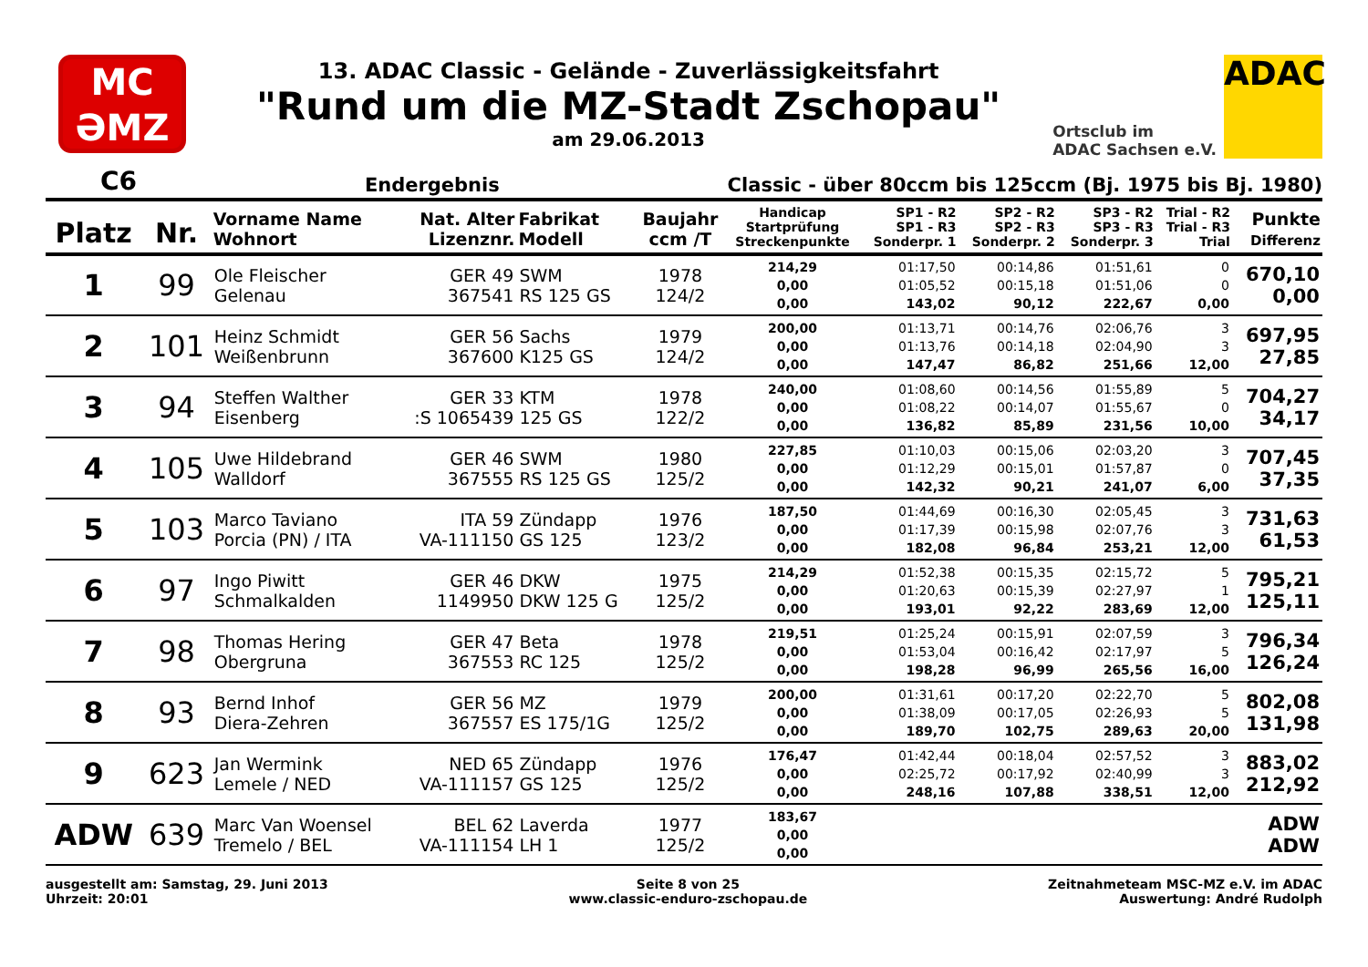MC
ƏMZ
13. ADAC Classic - Gelände - Zuverlässigkeitsfahrt
"Rund um die MZ-Stadt Zschopau"
am 29.06.2013
Ortsclub im
ADAC Sachsen e.V.
ADAC
C6 Endergebnis Classic - über 80ccm bis 125ccm (Bj. 1975 bis Bj. 1980)
| Platz | Nr. | Vorname Name Wohnort | Nat. Alter Lizenznr. | Fabrikat Modell | Baujahr ccm /T | Handicap Startprüfung Streckenpunkte | SP1 - R2 SP1 - R3 Sonderpr. 1 | SP2 - R2 SP2 - R3 Sonderpr. 2 | SP3 - R2 SP3 - R3 Sonderpr. 3 | Trial - R2 Trial - R3 Trial | Punkte Differenz |
| --- | --- | --- | --- | --- | --- | --- | --- | --- | --- | --- | --- |
| 1 | 99 | Ole Fleischer Gelenau | GER 49 367541 | SWM RS 125 GS | 1978 124/2 | 214,29 0,00 0,00 | 01:17,50 01:05,52 143,02 | 00:14,86 00:15,18 90,12 | 01:51,61 01:51,06 222,67 | 0 0 0,00 | 670,10 0,00 |
| 2 | 101 | Heinz Schmidt Weißenbrunn | GER 56 367600 | Sachs K125 GS | 1979 124/2 | 200,00 0,00 0,00 | 01:13,71 01:13,76 147,47 | 00:14,76 00:14,18 86,82 | 02:06,76 02:04,90 251,66 | 3 3 12,00 | 697,95 27,85 |
| 3 | 94 | Steffen Walther Eisenberg | GER 33 :S 1065439 | KTM 125 GS | 1978 122/2 | 240,00 0,00 0,00 | 01:08,60 01:08,22 136,82 | 00:14,56 00:14,07 85,89 | 01:55,89 01:55,67 231,56 | 5 0 10,00 | 704,27 34,17 |
| 4 | 105 | Uwe Hildebrand Walldorf | GER 46 367555 | SWM RS 125 GS | 1980 125/2 | 227,85 0,00 0,00 | 01:10,03 01:12,29 142,32 | 00:15,06 00:15,01 90,21 | 02:03,20 01:57,87 241,07 | 3 0 6,00 | 707,45 37,35 |
| 5 | 103 | Marco Taviano Porcia (PN) / ITA | ITA 59 VA-111150 | Zündapp GS 125 | 1976 123/2 | 187,50 0,00 0,00 | 01:44,69 01:17,39 182,08 | 00:16,30 00:15,98 96,84 | 02:05,45 02:07,76 253,21 | 3 3 12,00 | 731,63 61,53 |
| 6 | 97 | Ingo Piwitt Schmalkalden | GER 46 1149950 | DKW DKW 125 G | 1975 125/2 | 214,29 0,00 0,00 | 01:52,38 01:20,63 193,01 | 00:15,35 00:15,39 92,22 | 02:15,72 02:27,97 283,69 | 5 1 12,00 | 795,21 125,11 |
| 7 | 98 | Thomas Hering Obergruna | GER 47 367553 | Beta RC 125 | 1978 125/2 | 219,51 0,00 0,00 | 01:25,24 01:53,04 198,28 | 00:15,91 00:16,42 96,99 | 02:07,59 02:17,97 265,56 | 3 5 16,00 | 796,34 126,24 |
| 8 | 93 | Bernd Inhof Diera-Zehren | GER 56 367557 | MZ ES 175/1G | 1979 125/2 | 200,00 0,00 0,00 | 01:31,61 01:38,09 189,70 | 00:17,20 00:17,05 102,75 | 02:22,70 02:26,93 289,63 | 5 5 20,00 | 802,08 131,98 |
| 9 | 623 | Jan Wermink Lemele / NED | NED 65 VA-111157 | Zündapp GS 125 | 1976 125/2 | 176,47 0,00 0,00 | 01:42,44 02:25,72 248,16 | 00:18,04 00:17,92 107,88 | 02:57,52 02:40,99 338,51 | 3 3 12,00 | 883,02 212,92 |
| ADW | 639 | Marc Van Woensel Tremelo / BEL | BEL 62 VA-111154 | Laverda LH 1 | 1977 125/2 | 183,67 0,00 0,00 | | | | | ADW ADW |
ausgestellt am: Samstag, 29. Juni 2013
Uhrzeit: 20:01
Seite 8 von 25
www.classic-enduro-zschopau.de
Zeitnahmeteam MSC-MZ e.V. im ADAC
Auswertung: André Rudolph